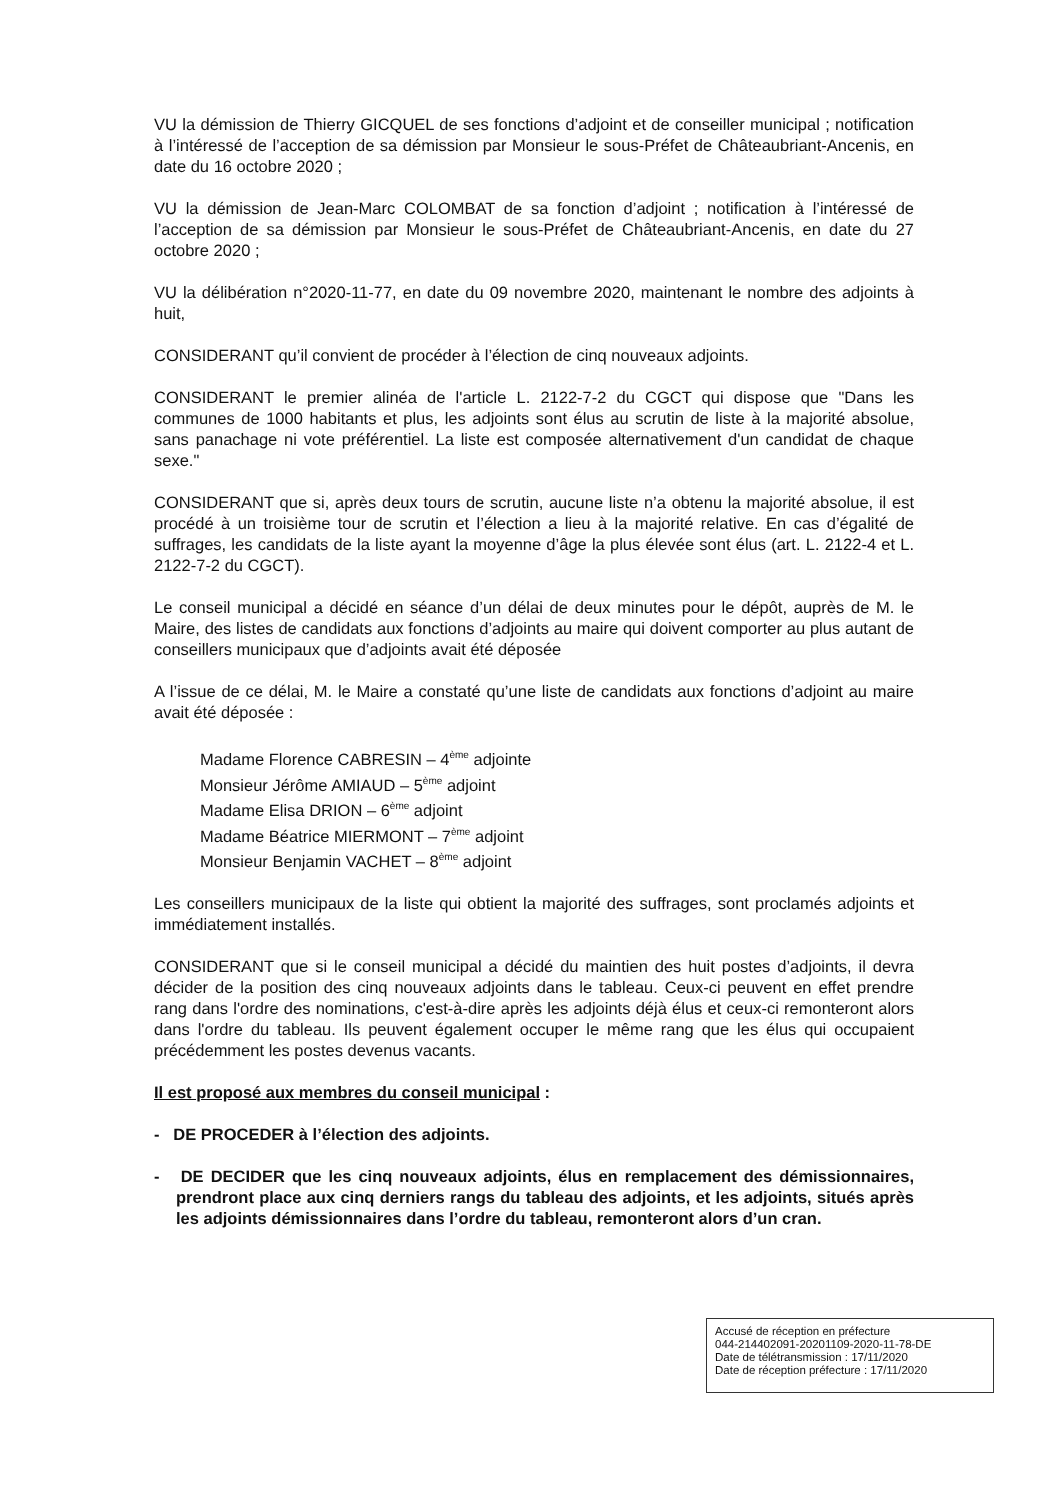VU la démission de Thierry GICQUEL de ses fonctions d’adjoint et de conseiller municipal ; notification à l’intéressé de l’acception de sa démission par Monsieur le sous-Préfet de Châteaubriant-Ancenis, en date du 16 octobre 2020 ;
VU la démission de Jean-Marc COLOMBAT de sa fonction d’adjoint ; notification à l’intéressé de l’acception de sa démission par Monsieur le sous-Préfet de Châteaubriant-Ancenis, en date du 27 octobre 2020 ;
VU la délibération n°2020-11-77, en date du 09 novembre 2020, maintenant le nombre des adjoints à huit,
CONSIDERANT qu’il convient de procéder à l’élection de cinq nouveaux adjoints.
CONSIDERANT le premier alinéa de l'article L. 2122-7-2 du CGCT qui dispose que "Dans les communes de 1000 habitants et plus, les adjoints sont élus au scrutin de liste à la majorité absolue, sans panachage ni vote préférentiel. La liste est composée alternativement d'un candidat de chaque sexe."
CONSIDERANT que si, après deux tours de scrutin, aucune liste n’a obtenu la majorité absolue, il est procédé à un troisième tour de scrutin et l’élection a lieu à la majorité relative. En cas d’égalité de suffrages, les candidats de la liste ayant la moyenne d’âge la plus élevée sont élus (art. L. 2122-4 et L. 2122-7-2 du CGCT).
Le conseil municipal a décidé en séance d’un délai de deux minutes pour le dépôt, auprès de M. le Maire, des listes de candidats aux fonctions d’adjoints au maire qui doivent comporter au plus autant de conseillers municipaux que d’adjoints avait été déposée
A l’issue de ce délai, M. le Maire a constaté qu’une liste de candidats aux fonctions d’adjoint au maire avait été déposée :
Madame Florence CABRESIN – 4<sup>ème</sup> adjointe
Monsieur Jérôme AMIAUD – 5<sup>ème</sup> adjoint
Madame Elisa DRION – 6<sup>ème</sup> adjoint
Madame Béatrice MIERMONT – 7<sup>ème</sup> adjoint
Monsieur Benjamin VACHET – 8<sup>ème</sup> adjoint
Les conseillers municipaux de la liste qui obtient la majorité des suffrages, sont proclamés adjoints et immédiatement installés.
CONSIDERANT que si le conseil municipal a décidé du maintien des huit postes d’adjoints, il devra décider de la position des cinq nouveaux adjoints dans le tableau. Ceux-ci peuvent en effet prendre rang dans l'ordre des nominations, c'est-à-dire après les adjoints déjà élus et ceux-ci remonteront alors dans l'ordre du tableau. Ils peuvent également occuper le même rang que les élus qui occupaient précédemment les postes devenus vacants.
Il est proposé aux membres du conseil municipal :
- DE PROCEDER à l’élection des adjoints.
- DE DECIDER que les cinq nouveaux adjoints, élus en remplacement des démissionnaires, prendront place aux cinq derniers rangs du tableau des adjoints, et les adjoints, situés après les adjoints démissionnaires dans l’ordre du tableau, remonteront alors d’un cran.
Accusé de réception en préfecture
044-214402091-20201109-2020-11-78-DE
Date de télétransmission : 17/11/2020
Date de réception préfecture : 17/11/2020